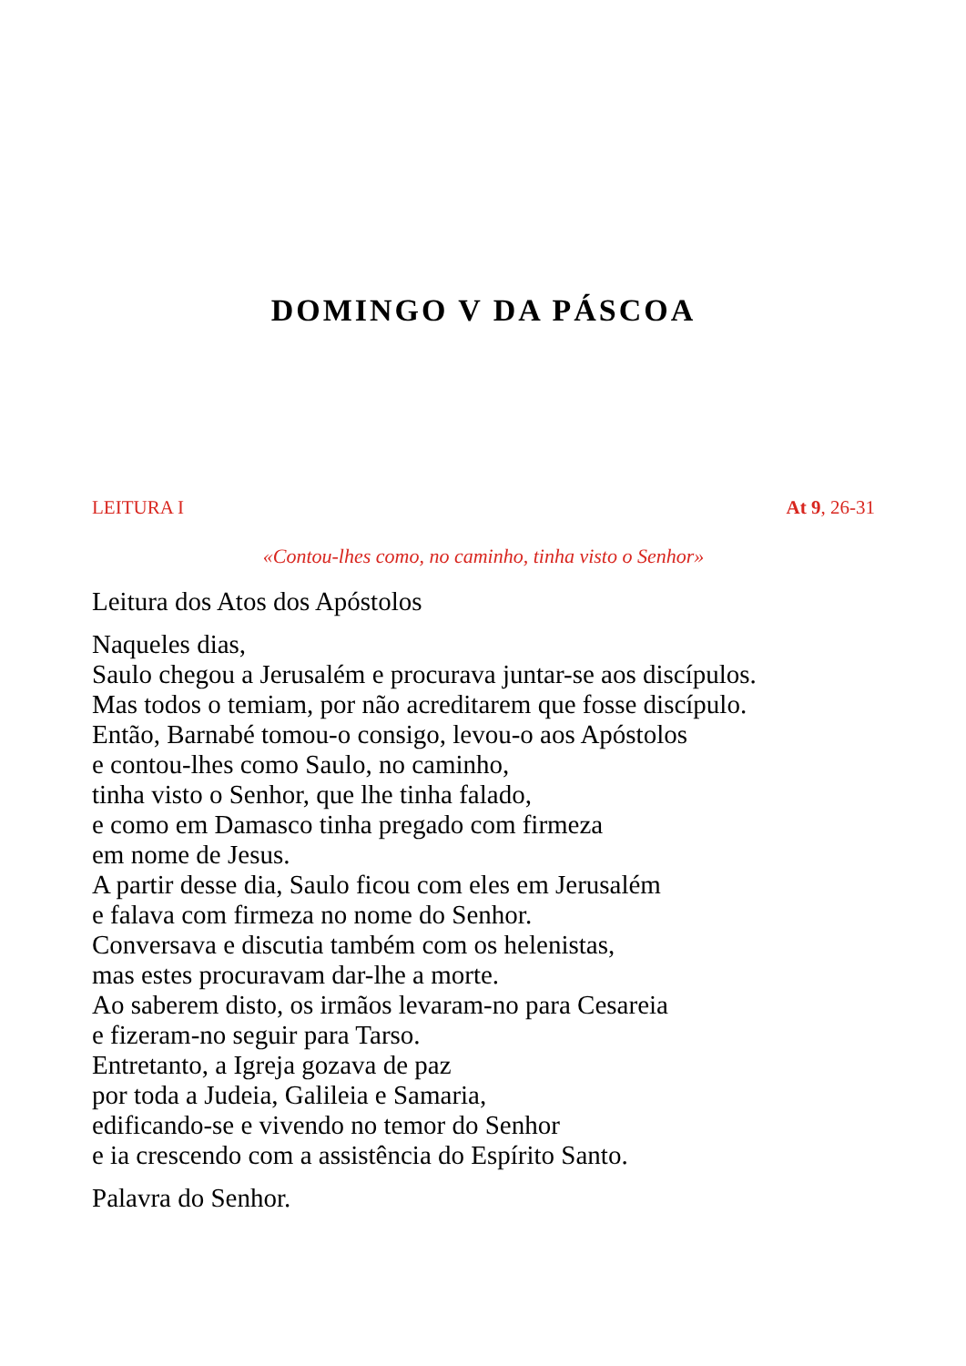DOMINGO V DA PÁSCOA
LEITURA I At 9, 26-31
«Contou-lhes como, no caminho, tinha visto o Senhor»
Leitura dos Atos dos Apóstolos
Naqueles dias,
Saulo chegou a Jerusalém e procurava juntar-se aos discípulos.
Mas todos o temiam, por não acreditarem que fosse discípulo.
Então, Barnabé tomou-o consigo, levou-o aos Apóstolos
e contou-lhes como Saulo, no caminho,
tinha visto o Senhor, que lhe tinha falado,
e como em Damasco tinha pregado com firmeza
em nome de Jesus.
A partir desse dia, Saulo ficou com eles em Jerusalém
e falava com firmeza no nome do Senhor.
Conversava e discutia também com os helenistas,
mas estes procuravam dar-lhe a morte.
Ao saberem disto, os irmãos levaram-no para Cesareia
e fizeram-no seguir para Tarso.
Entretanto, a Igreja gozava de paz
por toda a Judeia, Galileia e Samaria,
edificando-se e vivendo no temor do Senhor
e ia crescendo com a assistência do Espírito Santo.
Palavra do Senhor.